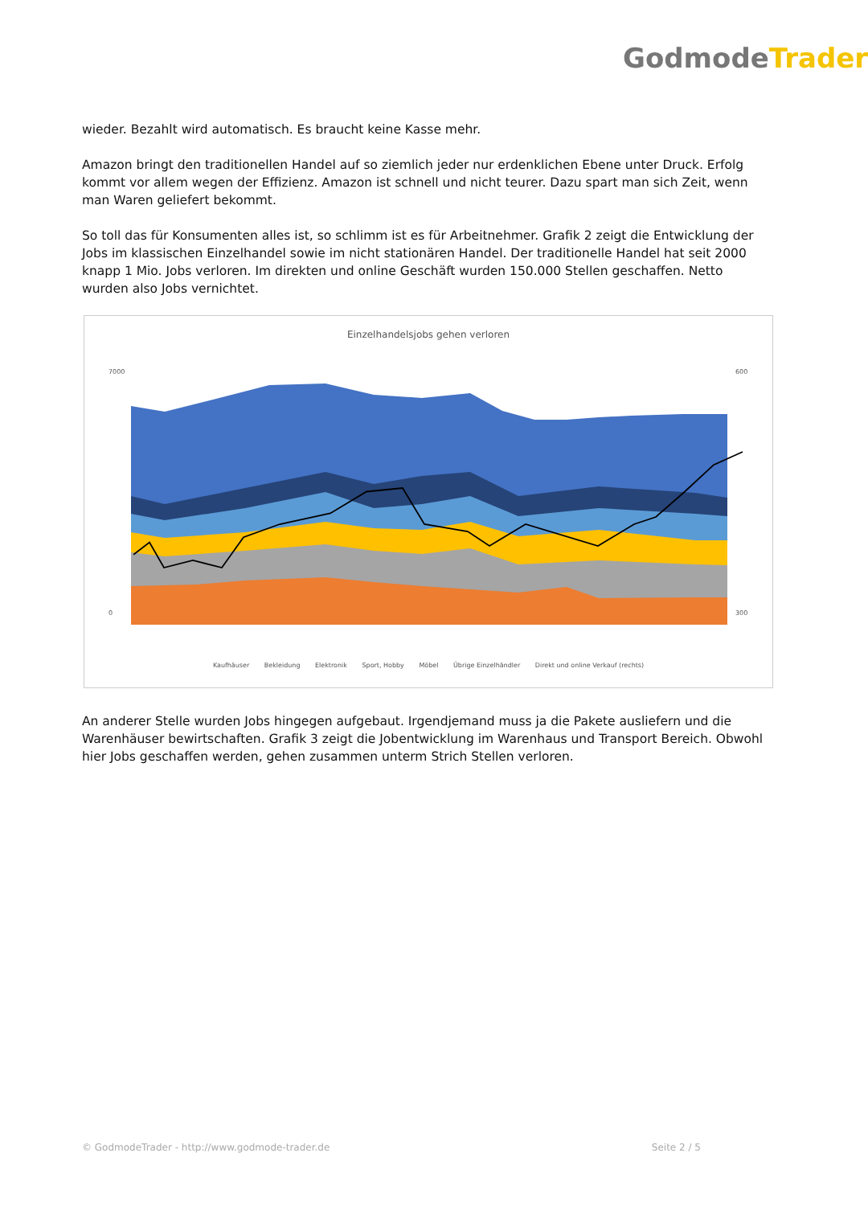GodmodeTrader
wieder. Bezahlt wird automatisch. Es braucht keine Kasse mehr.
Amazon bringt den traditionellen Handel auf so ziemlich jeder nur erdenklichen Ebene unter Druck. Erfolg kommt vor allem wegen der Effizienz. Amazon ist schnell und nicht teurer. Dazu spart man sich Zeit, wenn man Waren geliefert bekommt.
So toll das für Konsumenten alles ist, so schlimm ist es für Arbeitnehmer. Grafik 2 zeigt die Entwicklung der Jobs im klassischen Einzelhandel sowie im nicht stationären Handel. Der traditionelle Handel hat seit 2000 knapp 1 Mio. Jobs verloren. Im direkten und online Geschäft wurden 150.000 Stellen geschaffen. Netto wurden also Jobs vernichtet.
Einzelhandelsjobs gehen verloren
7000
0
600
300
Kaufhäuser Bekleidung Elektronik Sport, Hobby Möbel Übrige Einzelhändler Direkt und online Verkauf (rechts)
An anderer Stelle wurden Jobs hingegen aufgebaut. Irgendjemand muss ja die Pakete ausliefern und die Warenhäuser bewirtschaften. Grafik 3 zeigt die Jobentwicklung im Warenhaus und Transport Bereich. Obwohl hier Jobs geschaffen werden, gehen zusammen unterm Strich Stellen verloren.
© GodmodeTrader - http://www.godmode-trader.de Seite 2 / 5